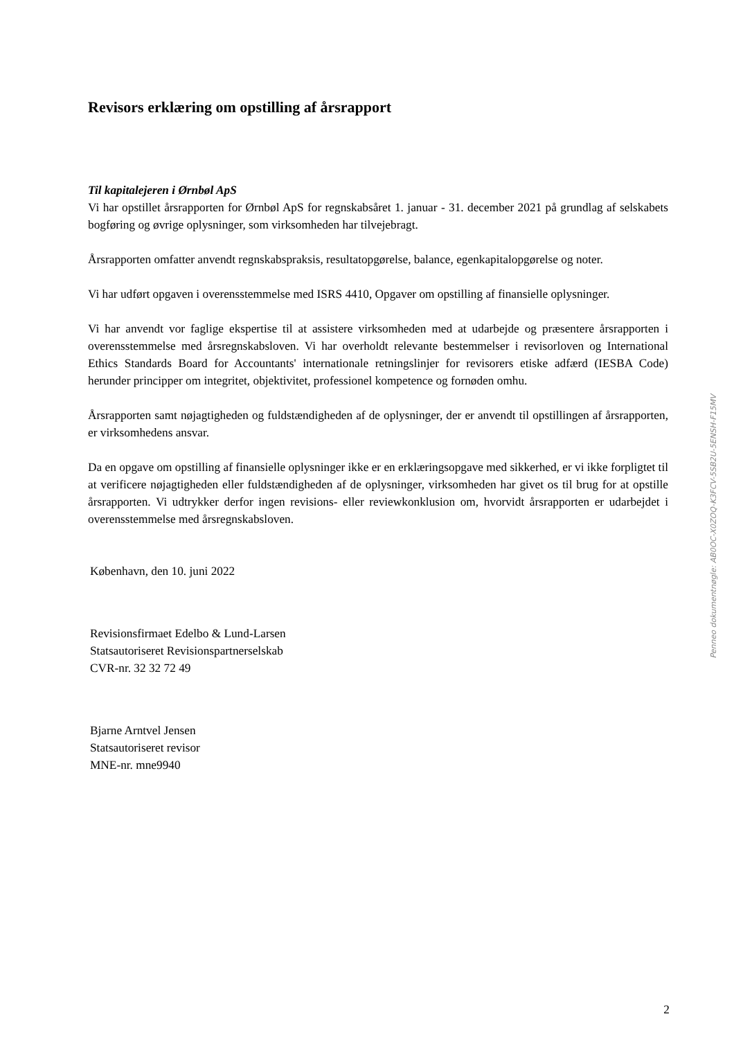Revisors erklæring om opstilling af årsrapport
Til kapitalejeren i Ørnbøl ApS
Vi har opstillet årsrapporten for Ørnbøl ApS for regnskabsåret 1. januar - 31. december 2021 på grundlag af selskabets bogføring og øvrige oplysninger, som virksomheden har tilvejebragt.
Årsrapporten omfatter anvendt regnskabspraksis, resultatopgørelse, balance, egenkapitalopgørelse og noter.
Vi har udført opgaven i overensstemmelse med ISRS 4410, Opgaver om opstilling af finansielle oplysninger.
Vi har anvendt vor faglige ekspertise til at assistere virksomheden med at udarbejde og præsentere årsrapporten i overensstemmelse med årsregnskabsloven. Vi har overholdt relevante bestemmelser i revisorloven og International Ethics Standards Board for Accountants' internationale retningslinjer for revisorers etiske adfærd (IESBA Code) herunder principper om integritet, objektivitet, professionel kompetence og fornøden omhu.
Årsrapporten samt nøjagtigheden og fuldstændigheden af de oplysninger, der er anvendt til opstillingen af årsrapporten, er virksomhedens ansvar.
Da en opgave om opstilling af finansielle oplysninger ikke er en erklæringsopgave med sikkerhed, er vi ikke forpligtet til at verificere nøjagtigheden eller fuldstændigheden af de oplysninger, virksomheden har givet os til brug for at opstille årsrapporten. Vi udtrykker derfor ingen revisions- eller reviewkonklusion om, hvorvidt årsrapporten er udarbejdet i overensstemmelse med årsregnskabsloven.
København, den 10. juni 2022
Revisionsfirmaet Edelbo & Lund-Larsen
Statsautoriseret Revisionspartnerselskab
CVR-nr. 32 32 72 49
Bjarne Arntvel Jensen
Statsautoriseret revisor
MNE-nr. mne9940
Penneo dokumentnøgle: AB0OC-X0ZOQ-K3FCV-5SB2U-5ENSH-F15MV
2